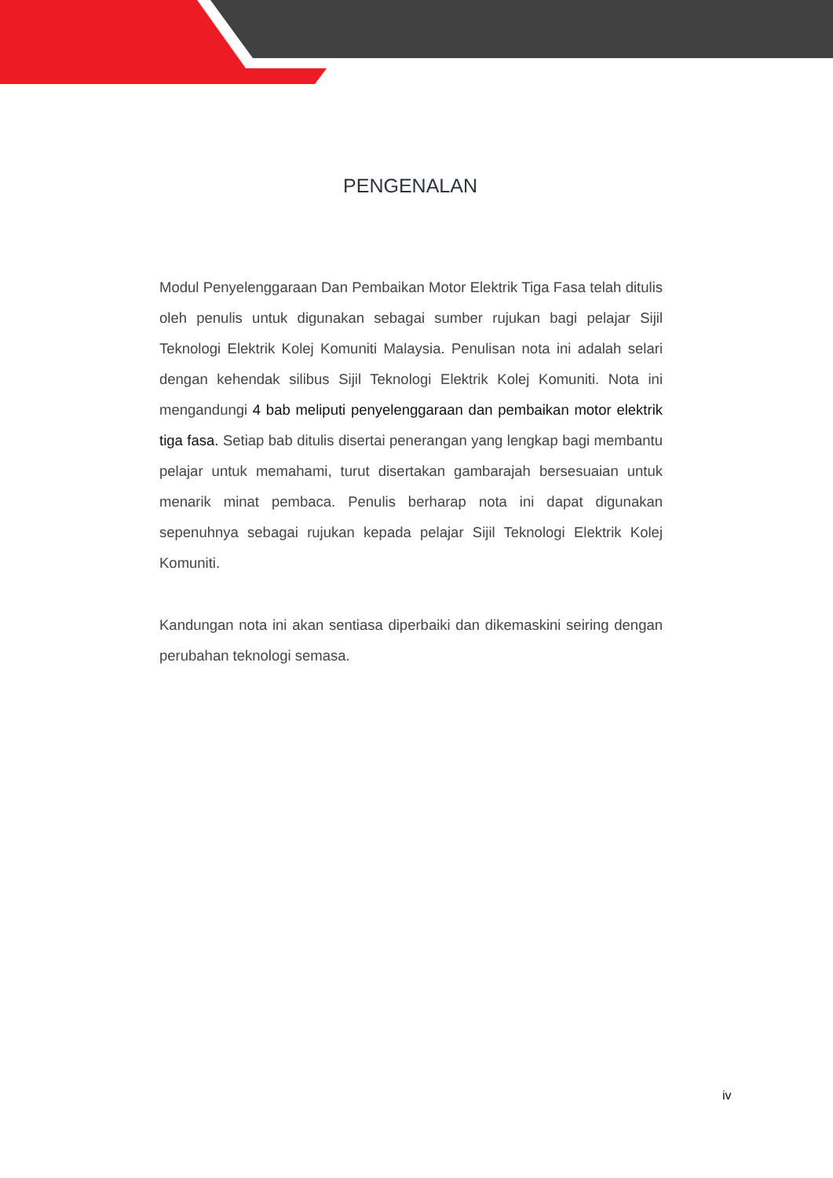PENGENALAN
Modul Penyelenggaraan Dan Pembaikan Motor Elektrik Tiga Fasa telah ditulis oleh penulis untuk digunakan sebagai sumber rujukan bagi pelajar Sijil Teknologi Elektrik Kolej Komuniti Malaysia. Penulisan nota ini adalah selari dengan kehendak silibus Sijil Teknologi Elektrik Kolej Komuniti. Nota ini mengandungi 4 bab meliputi penyelenggaraan dan pembaikan motor elektrik tiga fasa. Setiap bab ditulis disertai penerangan yang lengkap bagi membantu pelajar untuk memahami, turut disertakan gambarajah bersesuaian untuk menarik minat pembaca. Penulis berharap nota ini dapat digunakan sepenuhnya sebagai rujukan kepada pelajar Sijil Teknologi Elektrik Kolej Komuniti.
Kandungan nota ini akan sentiasa diperbaiki dan dikemaskini seiring dengan perubahan teknologi semasa.
iv